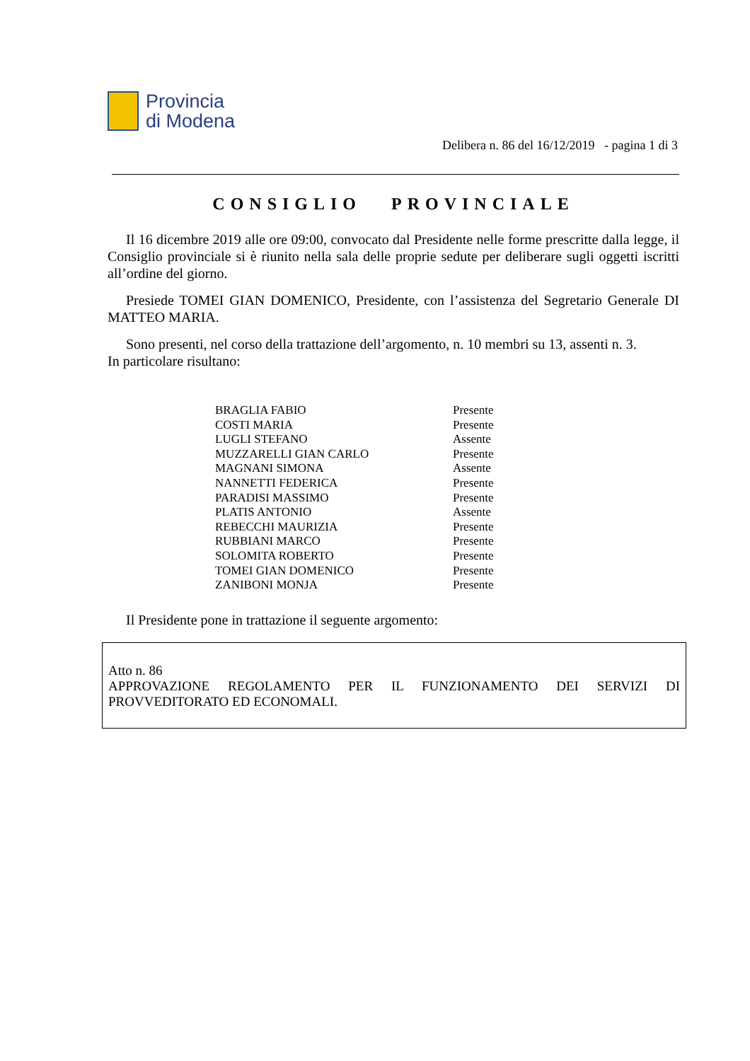Provincia
di Modena
Delibera n. 86 del 16/12/2019 - pagina 1 di 3
CONSIGLIO PROVINCIALE
Il 16 dicembre 2019 alle ore 09:00, convocato dal Presidente nelle forme prescritte dalla legge, il Consiglio provinciale si è riunito nella sala delle proprie sedute per deliberare sugli oggetti iscritti all’ordine del giorno.
Presiede TOMEI GIAN DOMENICO, Presidente, con l’assistenza del Segretario Generale DI MATTEO MARIA.
Sono presenti, nel corso della trattazione dell’argomento, n. 10 membri su 13, assenti n. 3.
In particolare risultano:
| BRAGLIA FABIO | Presente |
| COSTI MARIA | Presente |
| LUGLI STEFANO | Assente |
| MUZZARELLI GIAN CARLO | Presente |
| MAGNANI SIMONA | Assente |
| NANNETTI FEDERICA | Presente |
| PARADISI MASSIMO | Presente |
| PLATIS ANTONIO | Assente |
| REBECCHI MAURIZIA | Presente |
| RUBBIANI MARCO | Presente |
| SOLOMITA ROBERTO | Presente |
| TOMEI GIAN DOMENICO | Presente |
| ZANIBONI MONJA | Presente |
Il Presidente pone in trattazione il seguente argomento:
Atto n. 86
APPROVAZIONE REGOLAMENTO PER IL FUNZIONAMENTO DEI SERVIZI DI
PROVVEDITORATO ED ECONOMALI.